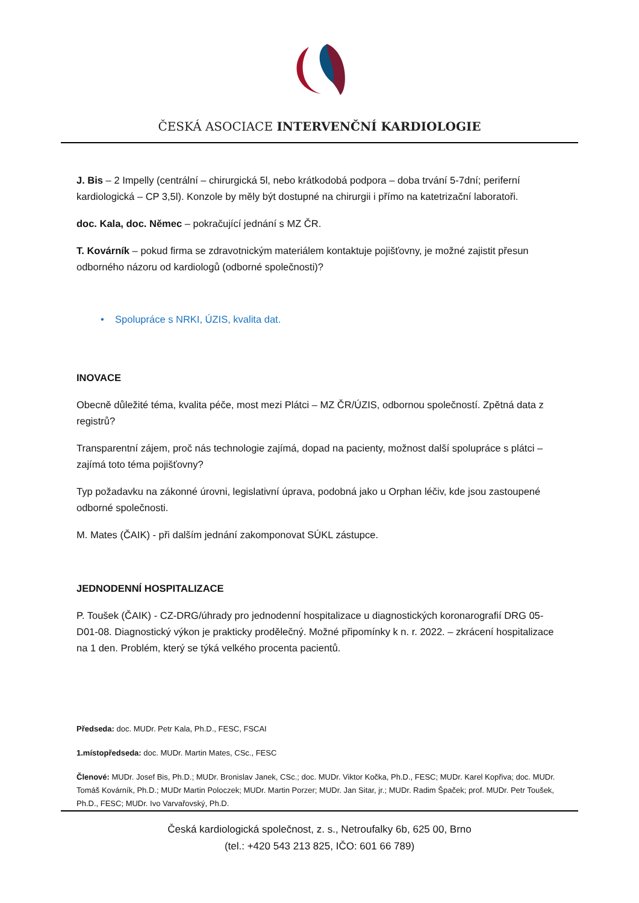ČESKÁ ASOCIACE INTERVENČNÍ KARDIOLOGIE
J. Bis – 2 Impelly (centrální – chirurgická 5l, nebo krátkodobá podpora – doba trvání 5-7dní; periferní kardiologická – CP 3,5l). Konzole by měly být dostupné na chirurgii i přímo na katetrizační laboratoři.
doc. Kala, doc. Němec – pokračující jednání s MZ ČR.
T. Kovárník – pokud firma se zdravotnickým materiálem kontaktuje pojišťovny, je možné zajistit přesun odborného názoru od kardiologů (odborné společnosti)?
• Spolupráce s NRKI, ÚZIS, kvalita dat.
INOVACE
Obecně důležité téma, kvalita péče, most mezi Plátci – MZ ČR/ÚZIS, odbornou společností. Zpětná data z registrů?
Transparentní zájem, proč nás technologie zajímá, dopad na pacienty, možnost další spolupráce s plátci – zajímá toto téma pojišťovny?
Typ požadavku na zákonné úrovni, legislativní úprava, podobná jako u Orphan léčiv, kde jsou zastoupené odborné společnosti.
M. Mates (ČAIK) - při dalším jednání zakomponovat SÚKL zástupce.
JEDNODENNÍ HOSPITALIZACE
P. Toušek (ČAIK) - CZ-DRG/úhrady pro jednodenní hospitalizace u diagnostických koronarografií DRG 05-D01-08. Diagnostický výkon je prakticky prodělečný. Možné připomínky k n. r. 2022. – zkrácení hospitalizace na 1 den. Problém, který se týká velkého procenta pacientů.
Předseda: doc. MUDr. Petr Kala, Ph.D., FESC, FSCAI
1.místopředseda: doc. MUDr. Martin Mates, CSc., FESC
Členové: MUDr. Josef Bis, Ph.D.; MUDr. Bronislav Janek, CSc.; doc. MUDr. Viktor Kočka, Ph.D., FESC; MUDr. Karel Kopřiva; doc. MUDr. Tomáš Kovárník, Ph.D.; MUDr Martin Poloczek; MUDr. Martin Porzer; MUDr. Jan Sitar, jr.; MUDr. Radim Špaček; prof. MUDr. Petr Toušek, Ph.D., FESC; MUDr. Ivo Varvařovský, Ph.D.
Česká kardiologická společnost, z. s., Netroufalky 6b, 625 00, Brno
(tel.: +420 543 213 825, IČO: 601 66 789)